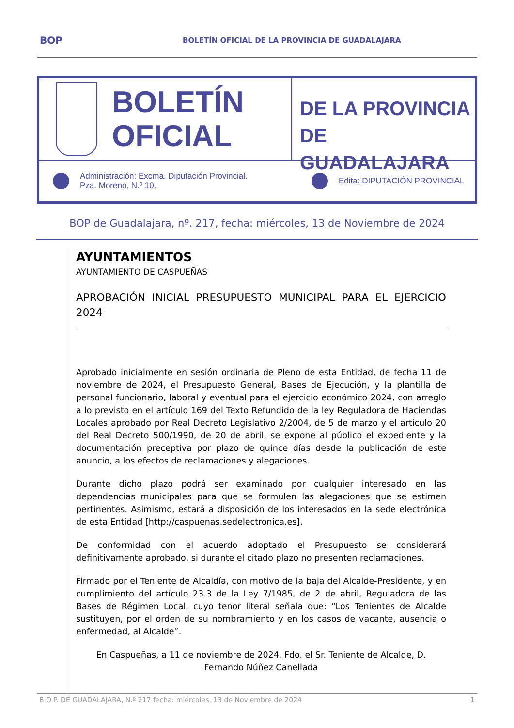BOP BOLETÍN OFICIAL DE LA PROVINCIA DE GUADALAJARA
BOLETÍN
OFICIAL
DE LA PROVINCIA
DE GUADALAJARA
Administración: Excma. Diputación Provincial.
Pza. Moreno, N.º 10. Edita: DIPUTACIÓN PROVINCIAL
BOP de Guadalajara, nº. 217, fecha: miércoles, 13 de Noviembre de 2024
AYUNTAMIENTOS
AYUNTAMIENTO DE CASPUEÑAS
APROBACIÓN INICIAL PRESUPUESTO MUNICIPAL PARA EL EJERCICIO 2024
Aprobado inicialmente en sesión ordinaria de Pleno de esta Entidad, de fecha 11 de noviembre de 2024, el Presupuesto General, Bases de Ejecución, y la plantilla de personal funcionario, laboral y eventual para el ejercicio económico 2024, con arreglo a lo previsto en el artículo 169 del Texto Refundido de la ley Reguladora de Haciendas Locales aprobado por Real Decreto Legislativo 2/2004, de 5 de marzo y el artículo 20 del Real Decreto 500/1990, de 20 de abril, se expone al público el expediente y la documentación preceptiva por plazo de quince días desde la publicación de este anuncio, a los efectos de reclamaciones y alegaciones.
Durante dicho plazo podrá ser examinado por cualquier interesado en las dependencias municipales para que se formulen las alegaciones que se estimen pertinentes. Asimismo, estará a disposición de los interesados en la sede electrónica de esta Entidad [http://caspuenas.sedelectronica.es].
De conformidad con el acuerdo adoptado el Presupuesto se considerará definitivamente aprobado, si durante el citado plazo no presenten reclamaciones.
Firmado por el Teniente de Alcaldía, con motivo de la baja del Alcalde-Presidente, y en cumplimiento del artículo 23.3 de la Ley 7/1985, de 2 de abril, Reguladora de las Bases de Régimen Local, cuyo tenor literal señala que: “Los Tenientes de Alcalde sustituyen, por el orden de su nombramiento y en los casos de vacante, ausencia o enfermedad, al Alcalde”.
En Caspueñas, a 11 de noviembre de 2024. Fdo. el Sr. Teniente de Alcalde, D. Fernando Núñez Canellada
B.O.P. DE GUADALAJARA, N.º 217 fecha: miércoles, 13 de Noviembre de 2024 1